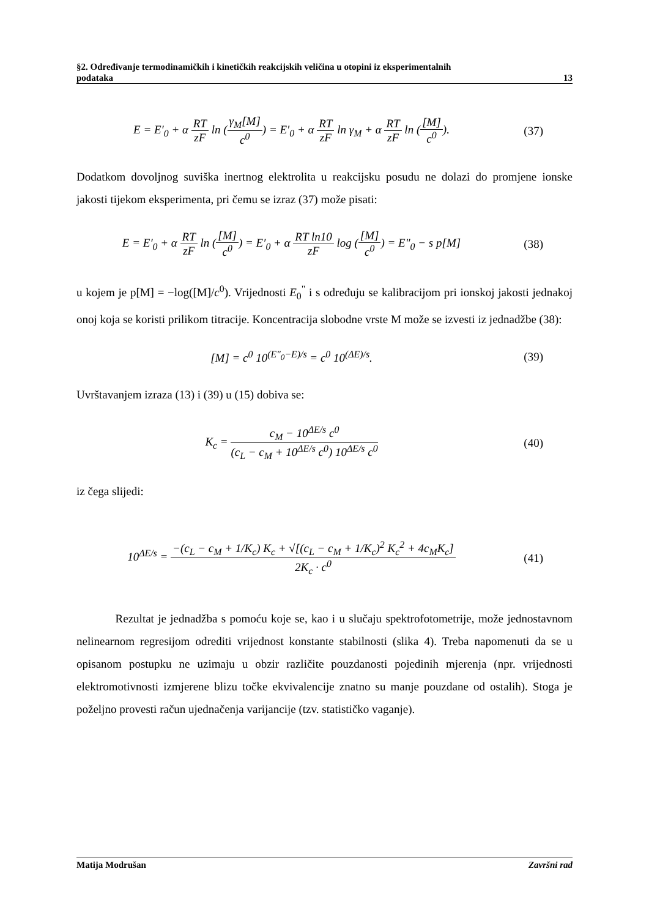§2. Određivanje termodinamičkih i kinetičkih reakcijskih veličina u otopini iz eksperimentalnih
podataka 13
E = E′<sub>0</sub> + α RT zF ln (γ<sub>M</sub>[M] c<sup>0</sup>) = E′<sub>0</sub> + α RT zF ln γ<sub>M</sub> + α RT zF ln ([M] c<sup>0</sup>).
(37)
Dodatkom dovoljnog suviška inertnog elektrolita u reakcijsku posudu ne dolazi do promjene ionske jakosti tijekom eksperimenta, pri čemu se izraz (37) može pisati:
E = E′<sub>0</sub> + α RT zF ln ([M] c<sup>0</sup>) = E′<sub>0</sub> + α RT ln10 zF log ([M] c<sup>0</sup>) = E″<sub>0</sub> − s p[M]
(38)
u kojem je p[M] = −log([M]/c<sup>0</sup>). Vrijednosti E<sub>0</sub><sup>"</sup> i s određuju se kalibracijom pri ionskoj jakosti jednakoj onoj koja se koristi prilikom titracije. Koncentracija slobodne vrste M može se izvesti iz jednadžbe (38):
[M] = c<sup>0</sup> 10<sup>(E″<sub>0</sub>−E)/s</sup> = c<sup>0</sup> 10<sup>(ΔE)/s</sup>.
(39)
Uvrštavanjem izraza (13) i (39) u (15) dobiva se:
K<sub>c</sub> = c<sub>M</sub> − 10<sup>ΔE/s</sup> c<sup>0</sup> (c<sub>L</sub> − c<sub>M</sub> + 10<sup>ΔE/s</sup> c<sup>0</sup>) 10<sup>ΔE/s</sup> c<sup>0</sup>
(40)
iz čega slijedi:
10<sup>ΔE/s</sup> = −(c<sub>L</sub> − c<sub>M</sub> + 1/K<sub>c</sub>) K<sub>c</sub> + √[(c<sub>L</sub> − c<sub>M</sub> + 1/K<sub>c</sub>)<sup>2</sup> K<sub>c</sub><sup>2</sup> + 4c<sub>M</sub>K<sub>c</sub>] 2K<sub>c</sub> · c<sup>0</sup>
(41)
Rezultat je jednadžba s pomoću koje se, kao i u slučaju spektrofotometrije, može jednostavnom nelinearnom regresijom odrediti vrijednost konstante stabilnosti (slika 4). Treba napomenuti da se u opisanom postupku ne uzimaju u obzir različite pouzdanosti pojedinih mjerenja (npr. vrijednosti elektromotivnosti izmjerene blizu točke ekvivalencije znatno su manje pouzdane od ostalih). Stoga je poželjno provesti račun ujednačenja varijancije (tzv. statističko vaganje).
Matija Modrušan Završni rad